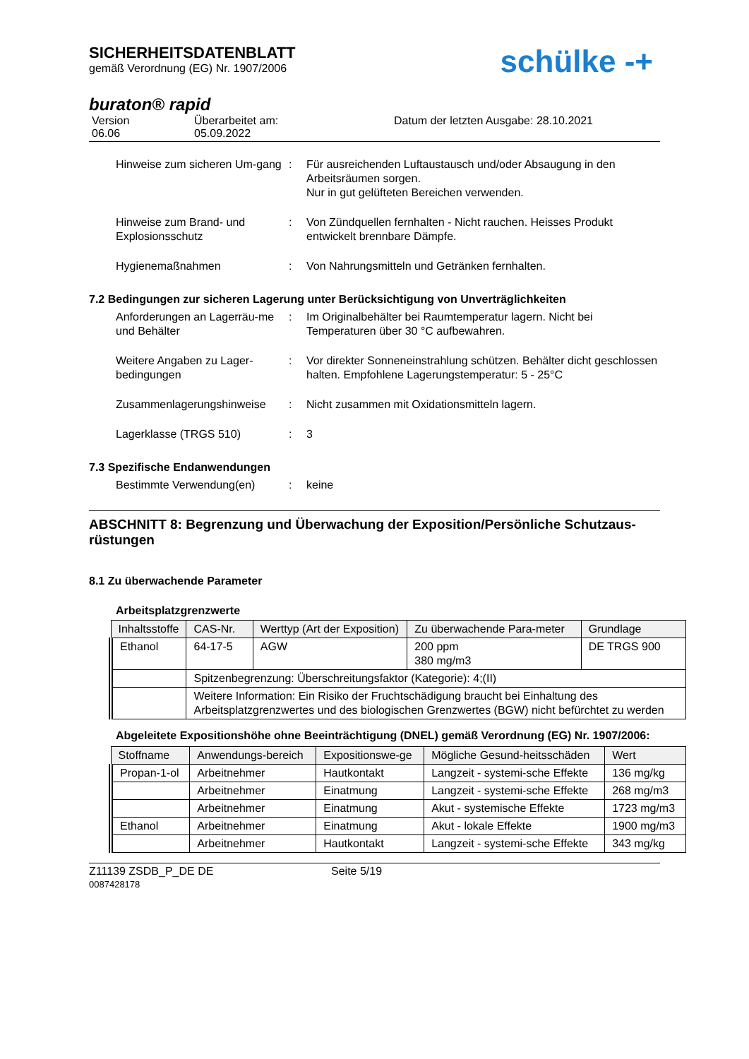SICHERHEITSDATENBLATT
gemäß Verordnung (EG) Nr. 1907/2006
schülke -+
buraton® rapid
Version
06.06
Überarbeitet am:
05.09.2022
Datum der letzten Ausgabe: 28.10.2021
Hinweise zum sicheren Um-gang
: Für ausreichenden Luftaustausch und/oder Absaugung in den Arbeitsräumen sorgen.
Nur in gut gelüfteten Bereichen verwenden.
Hinweise zum Brand- und Explosionsschutz
: Von Zündquellen fernhalten - Nicht rauchen. Heisses Produkt entwickelt brennbare Dämpfe.
Hygienemaßnahmen : Von Nahrungsmitteln und Getränken fernhalten.
7.2 Bedingungen zur sicheren Lagerung unter Berücksichtigung von Unverträglichkeiten
Anforderungen an Lagerräu-me und Behälter
: Im Originalbehälter bei Raumtemperatur lagern. Nicht bei Temperaturen über 30 °C aufbewahren.
Weitere Angaben zu Lager-bedingungen
: Vor direkter Sonneneinstrahlung schützen. Behälter dicht geschlossen halten. Empfohlene Lagerungstemperatur: 5 - 25°C
Zusammenlagerungshinweise : Nicht zusammen mit Oxidationsmitteln lagern.
Lagerklasse (TRGS 510) : 3
7.3 Spezifische Endanwendungen
Bestimmte Verwendung(en) : keine
ABSCHNITT 8: Begrenzung und Überwachung der Exposition/Persönliche Schutzaus-rüstungen
8.1 Zu überwachende Parameter
Arbeitsplatzgrenzwerte
| Inhaltsstoffe | CAS-Nr. | Werttyp (Art der Exposition) | Zu überwachende Para-meter | Grundlage |
| --- | --- | --- | --- | --- |
| Ethanol | 64-17-5 | AGW | 200 ppm 380 mg/m3 | DE TRGS 900 |
| | Spitzenbegrenzung: Überschreitungsfaktor (Kategorie): 4;(II) | | | |
| | Weitere Information: Ein Risiko der Fruchtschädigung braucht bei Einhaltung des Arbeitsplatzgrenzwertes und des biologischen Grenzwertes (BGW) nicht befürchtet zu werden | | | |
Abgeleitete Expositionshöhe ohne Beeinträchtigung (DNEL) gemäß Verordnung (EG) Nr. 1907/2006:
| Stoffname | Anwendungs-bereich | Expositionswe-ge | Mögliche Gesund-heitsschäden | Wert |
| --- | --- | --- | --- | --- |
| Propan-1-ol | Arbeitnehmer | Hautkontakt | Langzeit - systemi-sche Effekte | 136 mg/kg |
| | Arbeitnehmer | Einatmung | Langzeit - systemi-sche Effekte | 268 mg/m3 |
| | Arbeitnehmer | Einatmung | Akut - systemische Effekte | 1723 mg/m3 |
| Ethanol | Arbeitnehmer | Einatmung | Akut - lokale Effekte | 1900 mg/m3 |
| | Arbeitnehmer | Hautkontakt | Langzeit - systemi-sche Effekte | 343 mg/kg |
Z11139 ZSDB_P_DE DE
0087428178
Seite 5/19